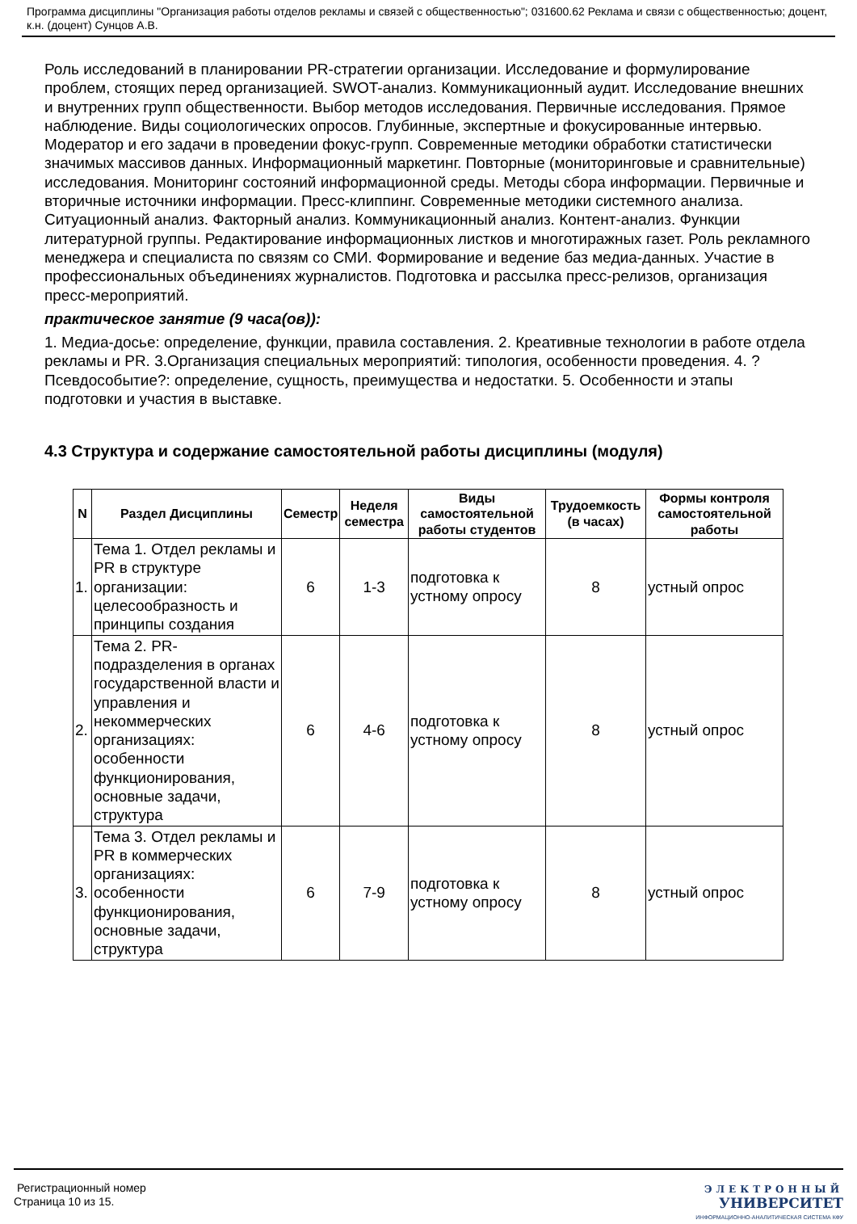Программа дисциплины "Организация работы отделов рекламы и связей с общественностью"; 031600.62 Реклама и связи с общественностью; доцент, к.н. (доцент) Сунцов А.В.
Роль исследований в планировании PR-стратегии организации. Исследование и формулирование проблем, стоящих перед организацией. SWOT-анализ. Коммуникационный аудит. Исследование внешних и внутренних групп общественности. Выбор методов исследования. Первичные исследования. Прямое наблюдение. Виды социологических опросов. Глубинные, экспертные и фокусированные интервью. Модератор и его задачи в проведении фокус-групп. Современные методики обработки статистически значимых массивов данных. Информационный маркетинг. Повторные (мониторинговые и сравнительные) исследования. Мониторинг состояний информационной среды. Методы сбора информации. Первичные и вторичные источники информации. Пресс-клиппинг. Современные методики системного анализа. Ситуационный анализ. Факторный анализ. Коммуникационный анализ. Контент-анализ. Функции литературной группы. Редактирование информационных листков и многотиражных газет. Роль рекламного менеджера и специалиста по связям со СМИ. Формирование и ведение баз медиа-данных. Участие в профессиональных объединениях журналистов. Подготовка и рассылка пресс-релизов, организация пресс-мероприятий.
практическое занятие (9 часа(ов)):
1. Медиа-досье: определение, функции, правила составления. 2. Креативные технологии в работе отдела рекламы и PR. 3.Организация специальных мероприятий: типология, особенности проведения. 4. ?Псевдособытие?: определение, сущность, преимущества и недостатки. 5. Особенности и этапы подготовки и участия в выставке.
4.3 Структура и содержание самостоятельной работы дисциплины (модуля)
| N | Раздел Дисциплины | Семестр | Неделя семестра | Виды самостоятельной работы студентов | Трудоемкость (в часах) | Формы контроля самостоятельной работы |
| --- | --- | --- | --- | --- | --- | --- |
| 1. | Тема 1. Отдел рекламы и PR в структуре организации: целесообразность и принципы создания | 6 | 1-3 | подготовка к устному опросу | 8 | устный опрос |
| 2. | Тема 2. PR-подразделения в органах государственной власти и управления и некоммерческих организациях: особенности функционирования, основные задачи, структура | 6 | 4-6 | подготовка к устному опросу | 8 | устный опрос |
| 3. | Тема 3. Отдел рекламы и PR в коммерческих организациях: особенности функционирования, основные задачи, структура | 6 | 7-9 | подготовка к устному опросу | 8 | устный опрос |
Регистрационный номер
Страница 10 из 15.
ЭЛЕКТРОННЫЙ
УНИВЕРСИТЕТ
ИНФОРМАЦИОННО-АНАЛИТИЧЕСКАЯ СИСТЕМА КФУ